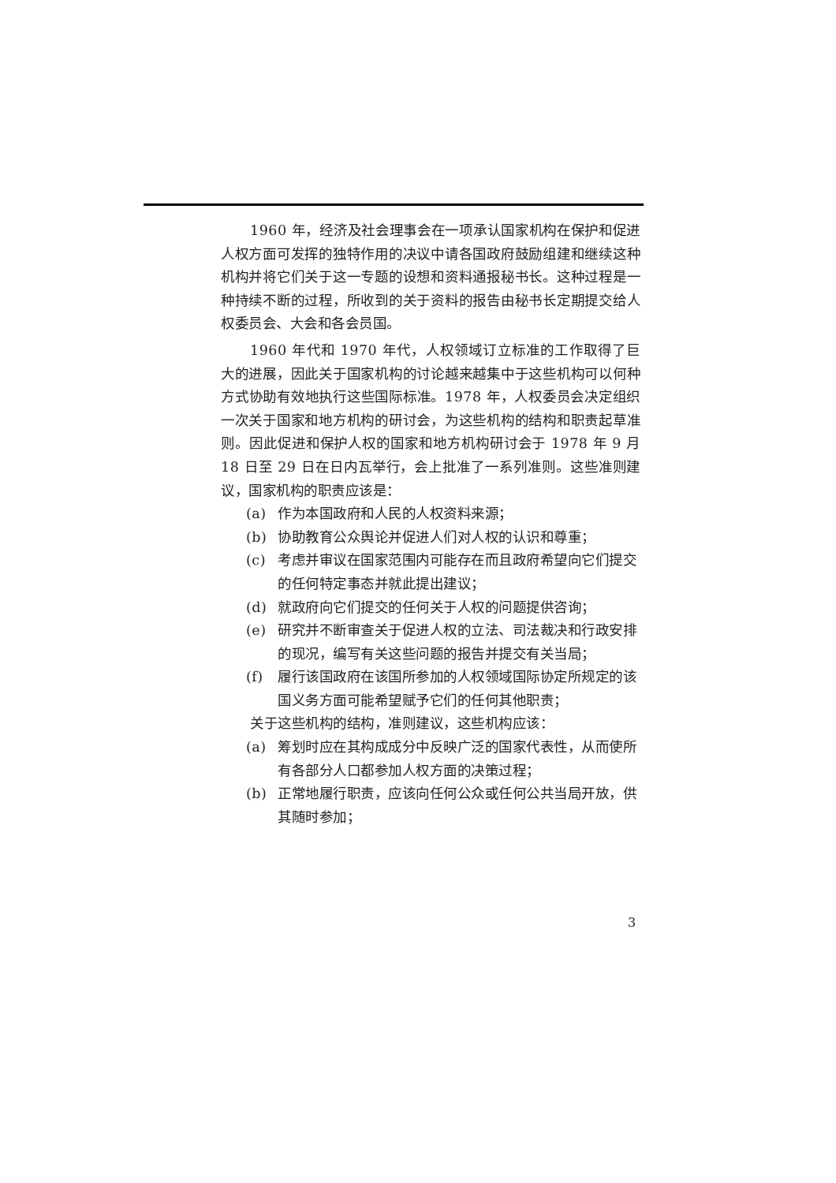1960 年，经济及社会理事会在一项承认国家机构在保护和促进人权方面可发挥的独特作用的决议中请各国政府鼓励组建和继续这种机构并将它们关于这一专题的设想和资料通报秘书长。这种过程是一种持续不断的过程，所收到的关于资料的报告由秘书长定期提交给人权委员会、大会和各会员国。
1960 年代和 1970 年代，人权领域订立标准的工作取得了巨大的进展，因此关于国家机构的讨论越来越集中于这些机构可以何种方式协助有效地执行这些国际标准。1978 年，人权委员会决定组织一次关于国家和地方机构的研讨会，为这些机构的结构和职责起草准则。因此促进和保护人权的国家和地方机构研讨会于 1978 年 9 月 18 日至 29 日在日内瓦举行，会上批准了一系列准则。这些准则建议，国家机构的职责应该是：
(a) 作为本国政府和人民的人权资料来源；
(b) 协助教育公众舆论并促进人们对人权的认识和尊重；
(c) 考虑并审议在国家范围内可能存在而且政府希望向它们提交的任何特定事态并就此提出建议；
(d) 就政府向它们提交的任何关于人权的问题提供咨询；
(e) 研究并不断审查关于促进人权的立法、司法裁决和行政安排的现况，编写有关这些问题的报告并提交有关当局；
(f) 履行该国政府在该国所参加的人权领域国际协定所规定的该国义务方面可能希望赋予它们的任何其他职责；
关于这些机构的结构，准则建议，这些机构应该：
(a) 筹划时应在其构成成分中反映广泛的国家代表性，从而使所有各部分人口都参加人权方面的决策过程；
(b) 正常地履行职责，应该向任何公众或任何公共当局开放，供其随时参加；
3